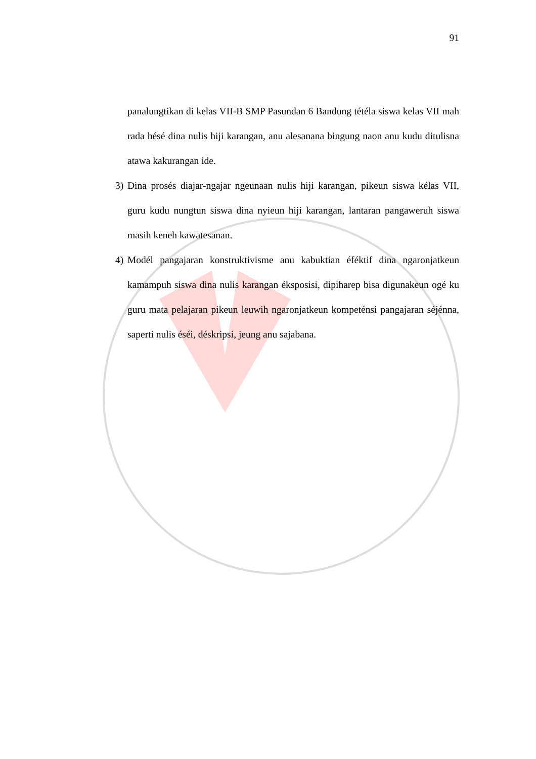91
panalungtikan di kelas VII-B SMP Pasundan 6 Bandung tétéla siswa kelas VII mah rada hésé dina nulis hiji karangan, anu alesanana bingung naon anu kudu ditulisna atawa kakurangan ide.
3) Dina prosés diajar-ngajar ngeunaan nulis hiji karangan, pikeun siswa kélas VII, guru kudu nungtun siswa dina nyieun hiji karangan, lantaran pangaweruh siswa masih keneh kawatesanan.
4) Modél pangajaran konstruktivisme anu kabuktian éféktif dina ngaronjatkeun kamampuh siswa dina nulis karangan éksposisi, dipiharep bisa digunakeun ogé ku guru mata pelajaran pikeun leuwih ngaronjatkeun kompeténsi pangajaran séjénna, saperti nulis éséi, déskripsi, jeung anu sajabana.